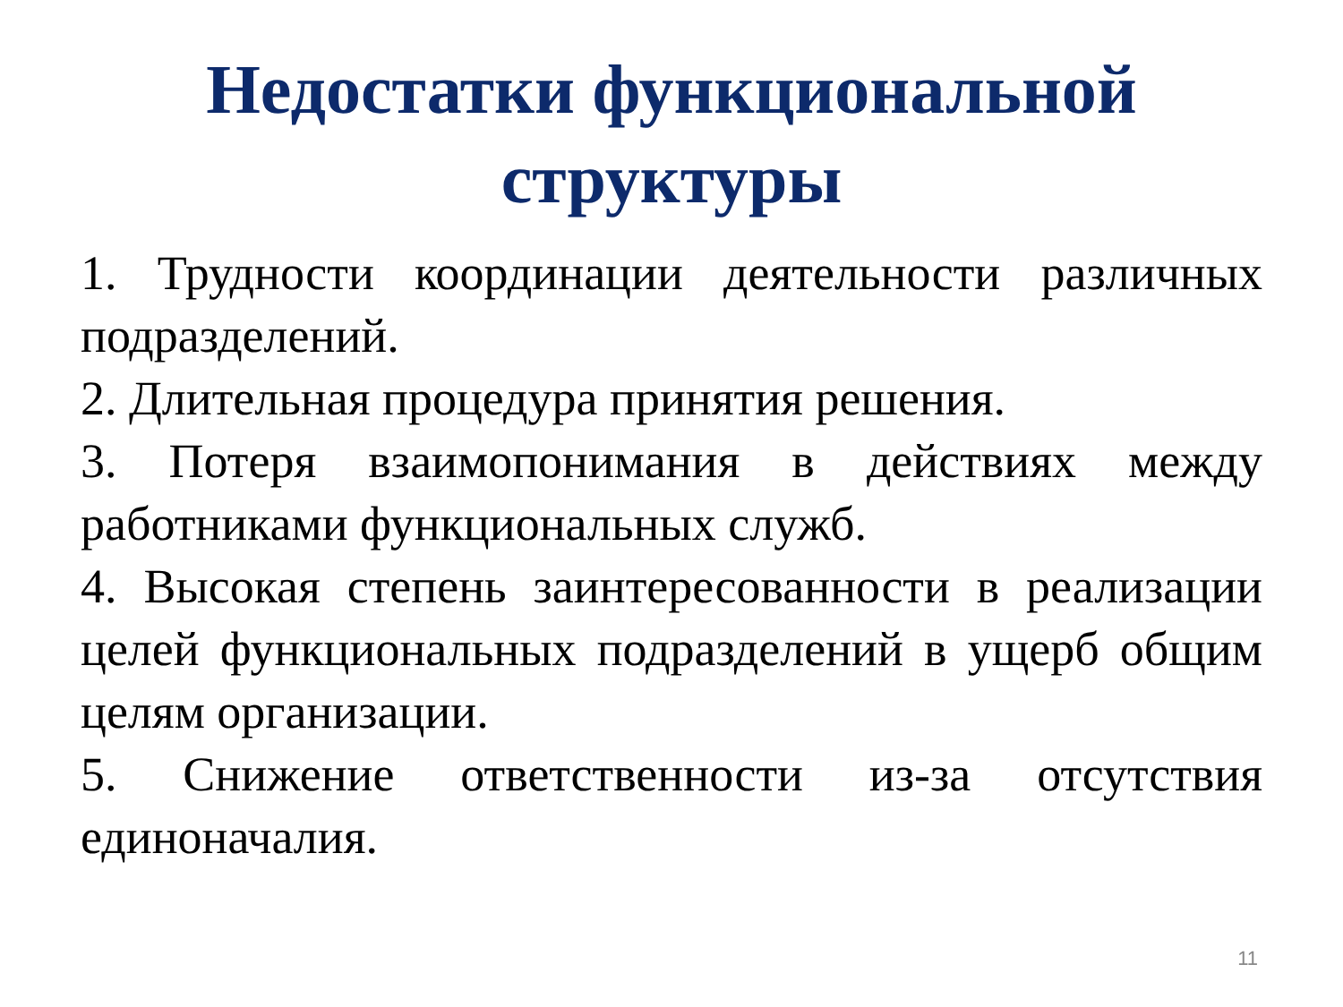Недостатки функциональной
структуры
1. Трудности координации деятельности различных подразделений.
2. Длительная процедура принятия решения.
3. Потеря взаимопонимания в действиях между работниками функциональных служб.
4. Высокая степень заинтересованности в реализации целей функциональных подразделений в ущерб общим целям организации.
5. Снижение ответственности из-за отсутствия единоначалия.
11